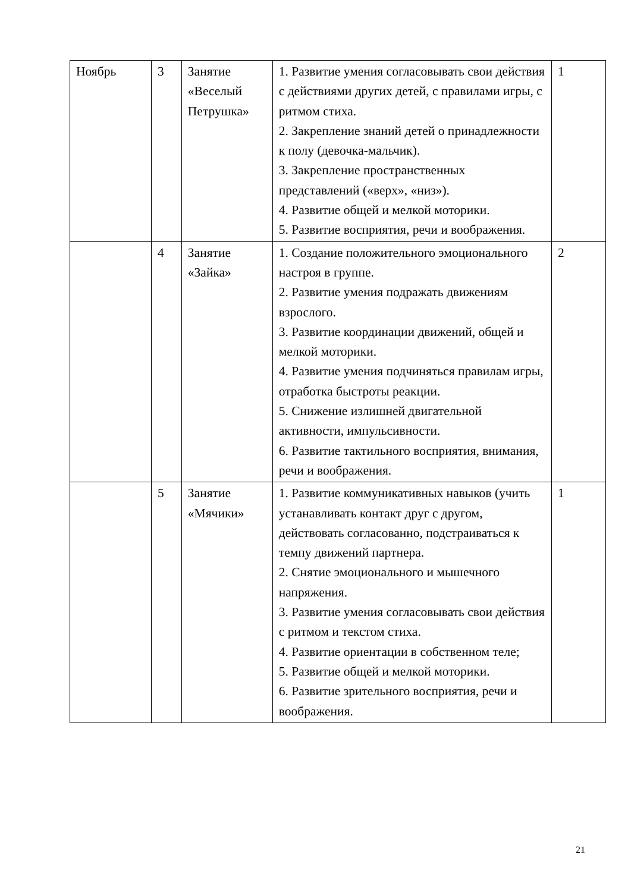| Ноябрь | 3 | Занятие «Веселый Петрушка» | 1. Развитие умения согласовывать свои действия с действиями других детей, с правилами игры, с ритмом стиха. 2. Закрепление знаний детей о принадлежности к полу (девочка-мальчик). 3. Закрепление пространственных представлений («верх», «низ»). 4. Развитие общей и мелкой моторики. 5. Развитие восприятия, речи и воображения. | 1 |
| | 4 | Занятие «Зайка» | 1. Создание положительного эмоционального настроя в группе. 2. Развитие умения подражать движениям взрослого. 3. Развитие координации движений, общей и мелкой моторики. 4. Развитие умения подчиняться правилам игры, отработка быстроты реакции. 5. Снижение излишней двигательной активности, импульсивности. 6. Развитие тактильного восприятия, внимания, речи и воображения. | 2 |
| | 5 | Занятие «Мячики» | 1. Развитие коммуникативных навыков (учить устанавливать контакт друг с другом, действовать согласованно, подстраиваться к темпу движений партнера. 2. Снятие эмоционального и мышечного напряжения. 3. Развитие умения согласовывать свои действия с ритмом и текстом стиха. 4. Развитие ориентации в собственном теле; 5. Развитие общей и мелкой моторики. 6. Развитие зрительного восприятия, речи и воображения. | 1 |
21